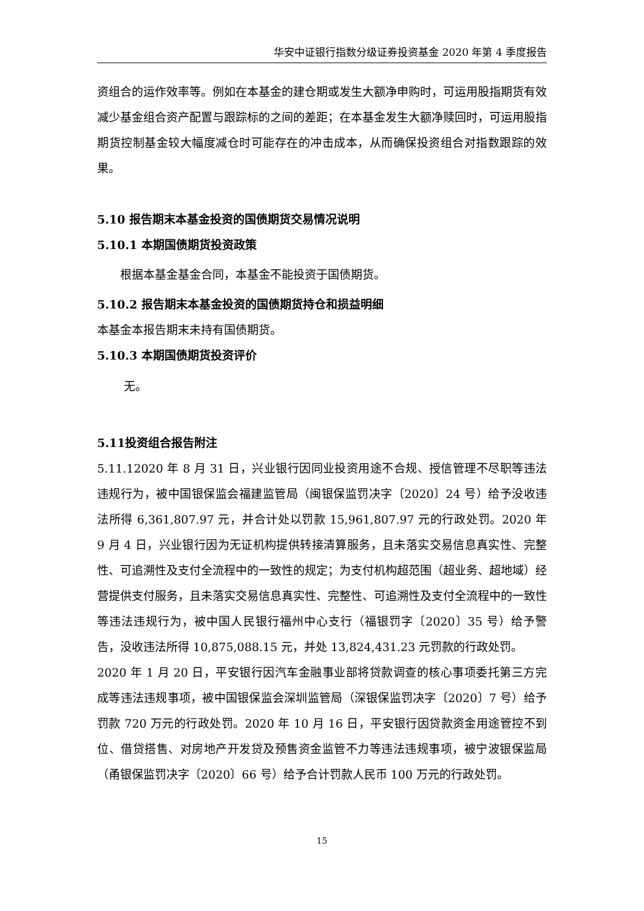华安中证银行指数分级证券投资基金 2020 年第 4 季度报告
资组合的运作效率等。例如在本基金的建仓期或发生大额净申购时，可运用股指期货有效减少基金组合资产配置与跟踪标的之间的差距；在本基金发生大额净赎回时，可运用股指期货控制基金较大幅度减仓时可能存在的冲击成本，从而确保投资组合对指数跟踪的效果。
5.10 报告期末本基金投资的国债期货交易情况说明
5.10.1 本期国债期货投资政策
根据本基金基金合同，本基金不能投资于国债期货。
5.10.2 报告期末本基金投资的国债期货持仓和损益明细
本基金本报告期末未持有国债期货。
5.10.3 本期国债期货投资评价
无。
5.11投资组合报告附注
5.11.12020 年 8 月 31 日，兴业银行因同业投资用途不合规、授信管理不尽职等违法违规行为，被中国银保监会福建监管局（闽银保监罚决字〔2020〕24 号）给予没收违法所得 6,361,807.97 元，并合计处以罚款 15,961,807.97 元的行政处罚。2020 年 9 月 4 日，兴业银行因为无证机构提供转接清算服务，且未落实交易信息真实性、完整性、可追溯性及支付全流程中的一致性的规定；为支付机构超范围（超业务、超地域）经营提供支付服务，且未落实交易信息真实性、完整性、可追溯性及支付全流程中的一致性等违法违规行为，被中国人民银行福州中心支行（福银罚字〔2020〕35 号）给予警告，没收违法所得 10,875,088.15 元，并处 13,824,431.23 元罚款的行政处罚。
2020 年 1 月 20 日，平安银行因汽车金融事业部将贷款调查的核心事项委托第三方完成等违法违规事项，被中国银保监会深圳监管局（深银保监罚决字〔2020〕7 号）给予罚款 720 万元的行政处罚。2020 年 10 月 16 日，平安银行因贷款资金用途管控不到位、借贷搭售、对房地产开发贷及预售资金监管不力等违法违规事项，被宁波银保监局（甬银保监罚决字〔2020〕66 号）给予合计罚款人民币 100 万元的行政处罚。
15